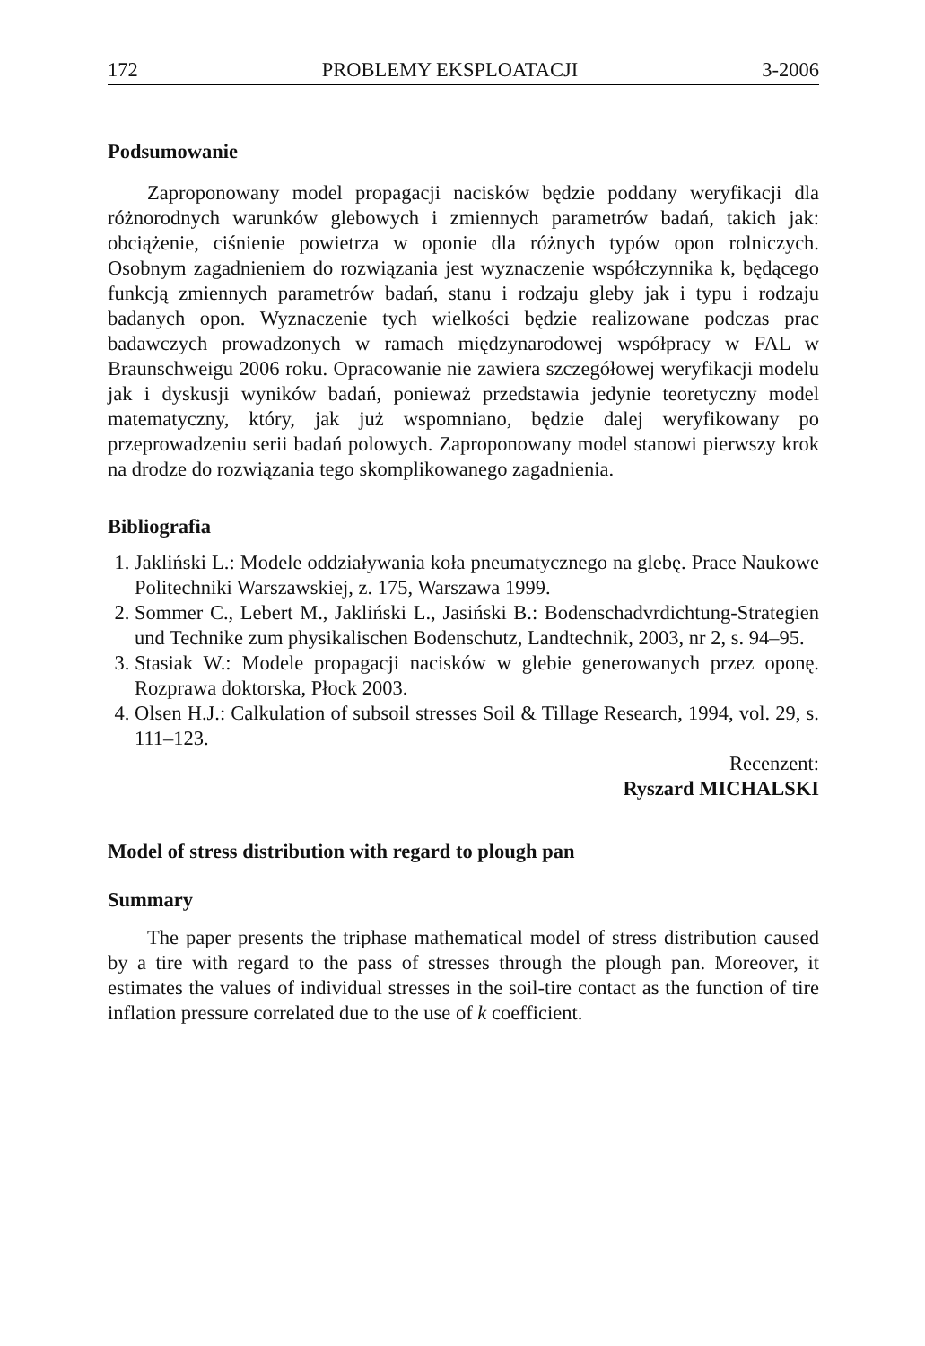172 PROBLEMY EKSPLOATACJI 3-2006
Podsumowanie
Zaproponowany model propagacji nacisków będzie poddany weryfikacji dla różnorodnych warunków glebowych i zmiennych parametrów badań, takich jak: obciążenie, ciśnienie powietrza w oponie dla różnych typów opon rolniczych. Osobnym zagadnieniem do rozwiązania jest wyznaczenie współczynnika k, będącego funkcją zmiennych parametrów badań, stanu i rodzaju gleby jak i typu i rodzaju badanych opon. Wyznaczenie tych wielkości będzie realizowane podczas prac badawczych prowadzonych w ramach międzynarodowej współpracy w FAL w Braunschweigu 2006 roku. Opracowanie nie zawiera szczegółowej weryfikacji modelu jak i dyskusji wyników badań, ponieważ przedstawia jedynie teoretyczny model matematyczny, który, jak już wspomniano, będzie dalej weryfikowany po przeprowadzeniu serii badań polowych. Zaproponowany model stanowi pierwszy krok na drodze do rozwiązania tego skomplikowanego zagadnienia.
Bibliografia
1. Jakliński L.: Modele oddziaływania koła pneumatycznego na glebę. Prace Naukowe Politechniki Warszawskiej, z. 175, Warszawa 1999.
2. Sommer C., Lebert M., Jakliński L., Jasiński B.: Bodenschadvrdichtung-Strategien und Technike zum physikalischen Bodenschutz, Landtechnik, 2003, nr 2, s. 94–95.
3. Stasiak W.: Modele propagacji nacisków w glebie generowanych przez oponę. Rozprawa doktorska, Płock 2003.
4. Olsen H.J.: Calkulation of subsoil stresses Soil & Tillage Research, 1994, vol. 29, s. 111–123.
Recenzent:
Ryszard MICHALSKI
Model of stress distribution with regard to plough pan
Summary
The paper presents the triphase mathematical model of stress distribution caused by a tire with regard to the pass of stresses through the plough pan. Moreover, it estimates the values of individual stresses in the soil-tire contact as the function of tire inflation pressure correlated due to the use of k coefficient.